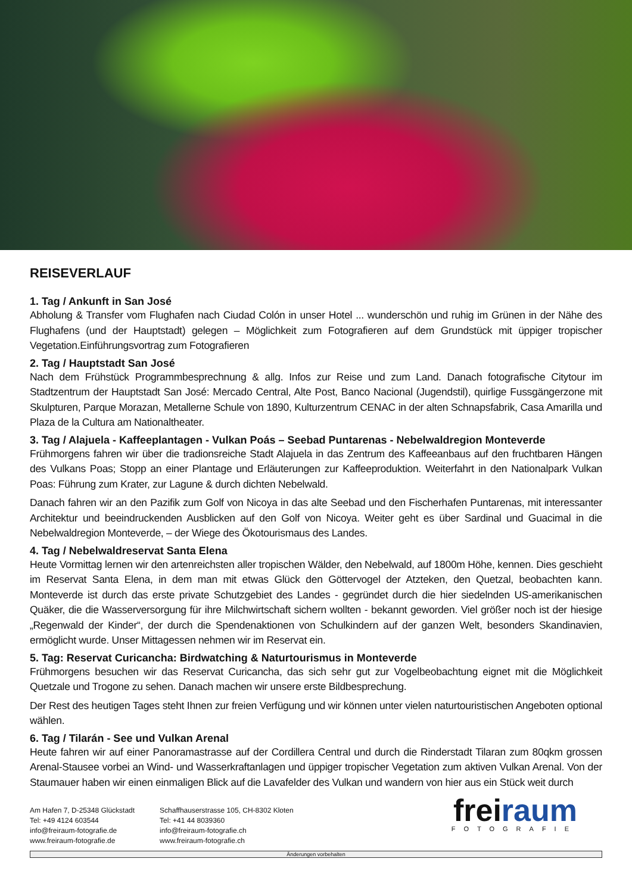REISEVERLAUF
1. Tag / Ankunft in San José
Abholung & Transfer vom Flughafen nach Ciudad Colón in unser Hotel ... wunderschön und ruhig im Grünen in der Nähe des Flughafens (und der Hauptstadt) gelegen – Möglichkeit zum Fotografieren auf dem Grundstück mit üppiger tropischer Vegetation.Einführungsvortrag zum Fotografieren
2. Tag / Hauptstadt San José
Nach dem Frühstück Programmbesprechnung & allg. Infos zur Reise und zum Land. Danach fotografische Citytour im Stadtzentrum der Hauptstadt San José: Mercado Central, Alte Post, Banco Nacional (Jugendstil), quirlige Fussgängerzone mit Skulpturen, Parque Morazan, Metallerne Schule von 1890, Kulturzentrum CENAC in der alten Schnapsfabrik, Casa Amarilla und Plaza de la Cultura am Nationaltheater.
3. Tag / Alajuela - Kaffeeplantagen - Vulkan Poás – Seebad Puntarenas - Nebelwaldregion Monteverde
Frühmorgens fahren wir über die tradionsreiche Stadt Alajuela in das Zentrum des Kaffeeanbaus auf den fruchtbaren Hängen des Vulkans Poas; Stopp an einer Plantage und Erläuterungen zur Kaffeeproduktion. Weiterfahrt in den Nationalpark Vulkan Poas: Führung zum Krater, zur Lagune & durch dichten Nebelwald.
Danach fahren wir an den Pazifik zum Golf von Nicoya in das alte Seebad und den Fischerhafen Puntarenas, mit interessanter Architektur und beeindruckenden Ausblicken auf den Golf von Nicoya. Weiter geht es über Sardinal und Guacimal in die Nebelwaldregion Monteverde, – der Wiege des Ökotourismaus des Landes.
4. Tag / Nebelwaldreservat Santa Elena
Heute Vormittag lernen wir den artenreichsten aller tropischen Wälder, den Nebelwald, auf 1800m Höhe, kennen. Dies geschieht im Reservat Santa Elena, in dem man mit etwas Glück den Göttervogel der Atzteken, den Quetzal, beobachten kann. Monteverde ist durch das erste private Schutzgebiet des Landes - gegründet durch die hier siedelnden US-amerikanischen Quäker, die die Wasserversorgung für ihre Milchwirtschaft sichern wollten - bekannt geworden. Viel größer noch ist der hiesige „Regenwald der Kinder“, der durch die Spendenaktionen von Schulkindern auf der ganzen Welt, besonders Skandinavien, ermöglicht wurde. Unser Mittagessen nehmen wir im Reservat ein.
5. Tag: Reservat Curicancha: Birdwatching & Naturtourismus in Monteverde
Frühmorgens besuchen wir das Reservat Curicancha, das sich sehr gut zur Vogelbeobachtung eignet mit die Möglichkeit Quetzale und Trogone zu sehen. Danach machen wir unsere erste Bildbesprechung.
Der Rest des heutigen Tages steht Ihnen zur freien Verfügung und wir können unter vielen naturtouristischen Angeboten optional wählen.
6. Tag / Tilarán - See und Vulkan Arenal
Heute fahren wir auf einer Panoramastrasse auf der Cordillera Central und durch die Rinderstadt Tilaran zum 80qkm grossen Arenal-Stausee vorbei an Wind- und Wasserkraftanlagen und üppiger tropischer Vegetation zum aktiven Vulkan Arenal. Von der Staumauer haben wir einen einmaligen Blick auf die Lavafelder des Vulkan und wandern von hier aus ein Stück weit durch
Am Hafen 7, D-25348 Glückstadt
Tel: +49 4124 603544
info@freiraum-fotografie.de
www.freiraum-fotografie.de
Schaffhauserstrasse 105, CH-8302 Kloten
Tel: +41 44 8039360
info@freiraum-fotografie.ch
www.freiraum-fotografie.ch
freiraum
FOTOGRAFIE
Änderungen vorbehalten